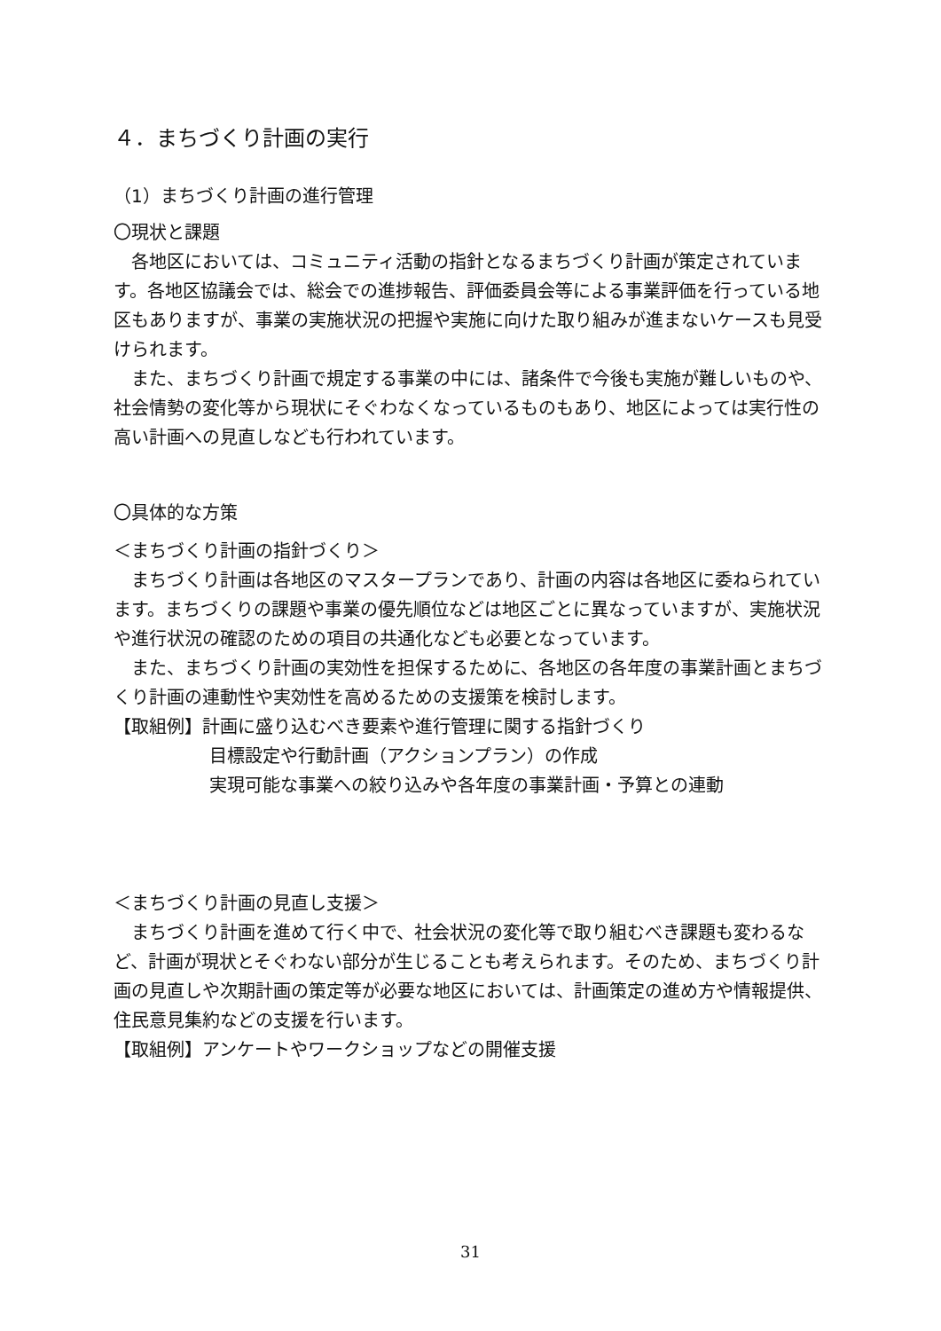４．まちづくり計画の実行
（1）まちづくり計画の進行管理
〇現状と課題
各地区においては、コミュニティ活動の指針となるまちづくり計画が策定されています。各地区協議会では、総会での進捗報告、評価委員会等による事業評価を行っている地区もありますが、事業の実施状況の把握や実施に向けた取り組みが進まないケースも見受けられます。
また、まちづくり計画で規定する事業の中には、諸条件で今後も実施が難しいものや、社会情勢の変化等から現状にそぐわなくなっているものもあり、地区によっては実行性の高い計画への見直しなども行われています。
〇具体的な方策
＜まちづくり計画の指針づくり＞
まちづくり計画は各地区のマスタープランであり、計画の内容は各地区に委ねられています。まちづくりの課題や事業の優先順位などは地区ごとに異なっていますが、実施状況や進行状況の確認のための項目の共通化なども必要となっています。
また、まちづくり計画の実効性を担保するために、各地区の各年度の事業計画とまちづくり計画の連動性や実効性を高めるための支援策を検討します。
【取組例】計画に盛り込むべき要素や進行管理に関する指針づくり
目標設定や行動計画（アクションプラン）の作成
実現可能な事業への絞り込みや各年度の事業計画・予算との連動
＜まちづくり計画の見直し支援＞
まちづくり計画を進めて行く中で、社会状況の変化等で取り組むべき課題も変わるなど、計画が現状とそぐわない部分が生じることも考えられます。そのため、まちづくり計画の見直しや次期計画の策定等が必要な地区においては、計画策定の進め方や情報提供、住民意見集約などの支援を行います。
【取組例】アンケートやワークショップなどの開催支援
31